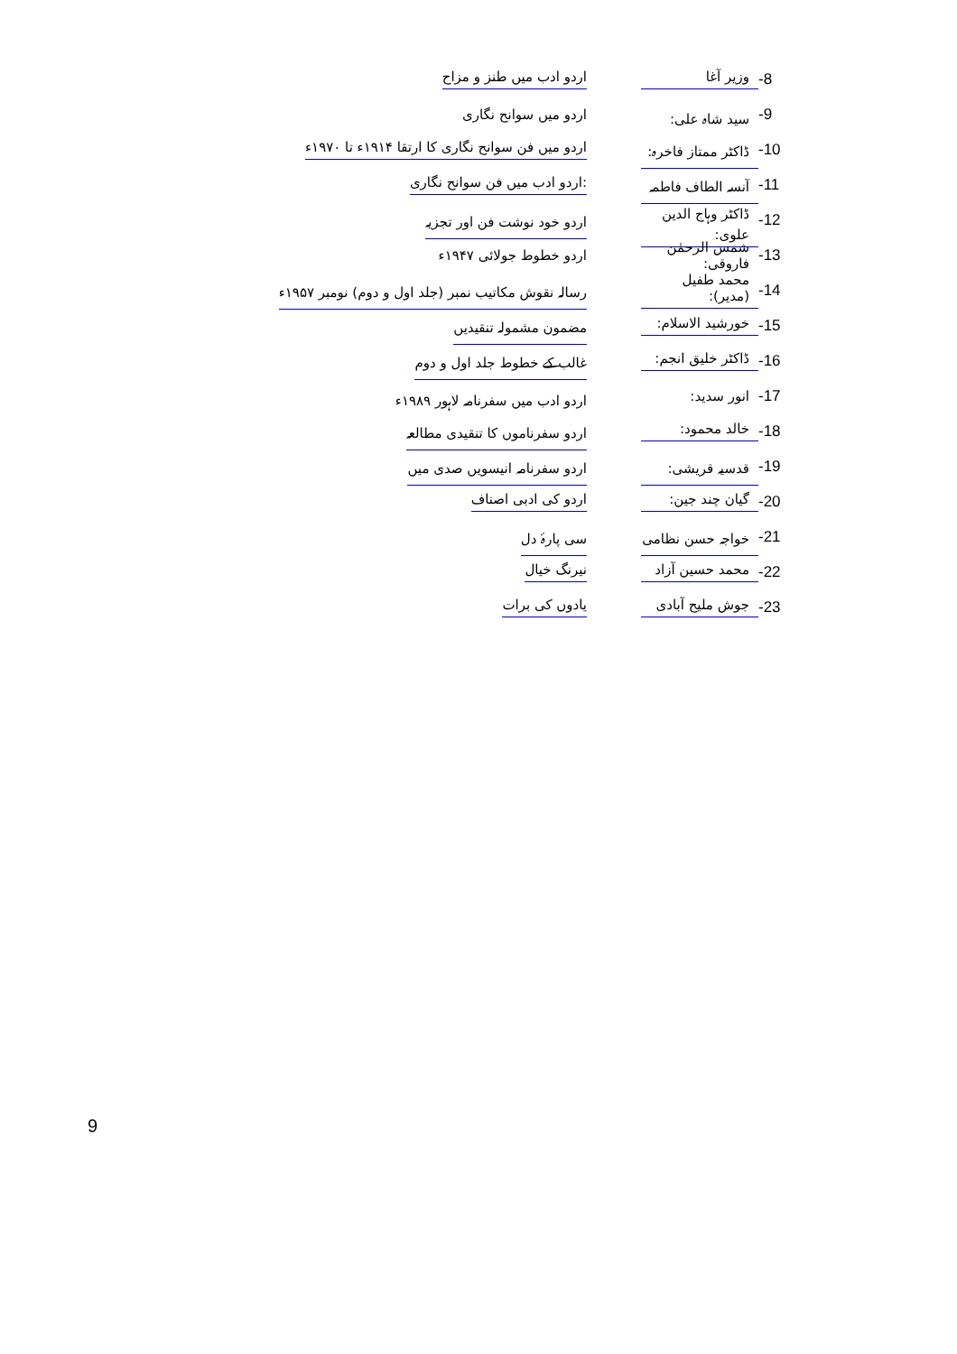-8 وزیر آغا اردو ادب میں طنز و مزاح
-9 سید شاہ علی: اردو میں سوانح نگاری
-10 ڈاکٹر ممتاز فاخرہ: اردو میں فن سوانح نگاری کا ارتقا ۱۹۱۴ء تا ۱۹۷۰ء
-11 آنسہ الطاف فاطمہ:اردو ادب میں فن سوانح نگاری
-12 ڈاکٹر وہاج الدین علوی: اردو خود نوشت فن اور تجزیہ
-13 شمس الرحمٰن فاروقی: اردو خطوط جولائی ۱۹۴۷ء
-14 محمد طفیل (مدیر): رسالہ نقوش مکاتیب نمبر (جلد اول و دوم) نومبر ۱۹۵۷ء
-15 خورشید الاسلام: مضمون مشمولہ تنقیدیں
-16 ڈاکٹر خلیق انجم: غالب کے خطوط جلد اول و دوم
-17 انور سدید: اردو ادب میں سفرنامہ لاہور ۱۹۸۹ء
-18 خالد محمود: اردو سفرناموں کا تنقیدی مطالعہ
-19 قدسیہ قریشی: اردو سفرنامہ انیسویں صدی میں
-20 گیان چند جین: اردو کی ادبی اصناف
-21 خواجہ حسن نظامی سی پارۂ دل
-22 محمد حسین آزاد نیرنگ خیال
-23 جوش ملیح آبادی یادوں کی برات
9